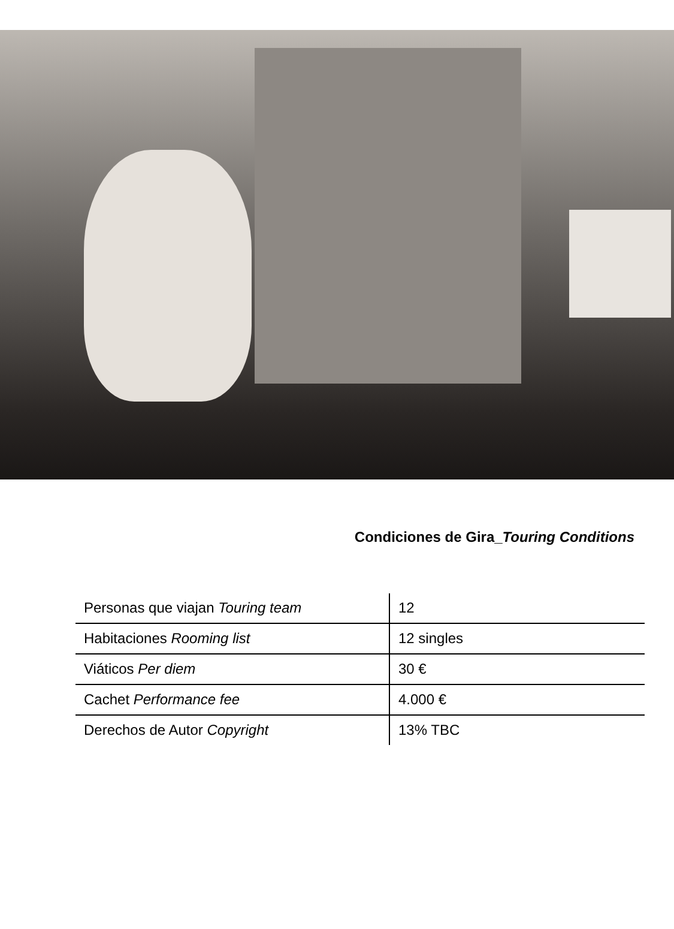Condiciones de Gira_Touring Conditions
| Personas que viajan Touring team | 12 |
| Habitaciones Rooming list | 12 singles |
| Viáticos Per diem | 30 € |
| Cachet Performance fee | 4.000 € |
| Derechos de Autor Copyright | 13% TBC |